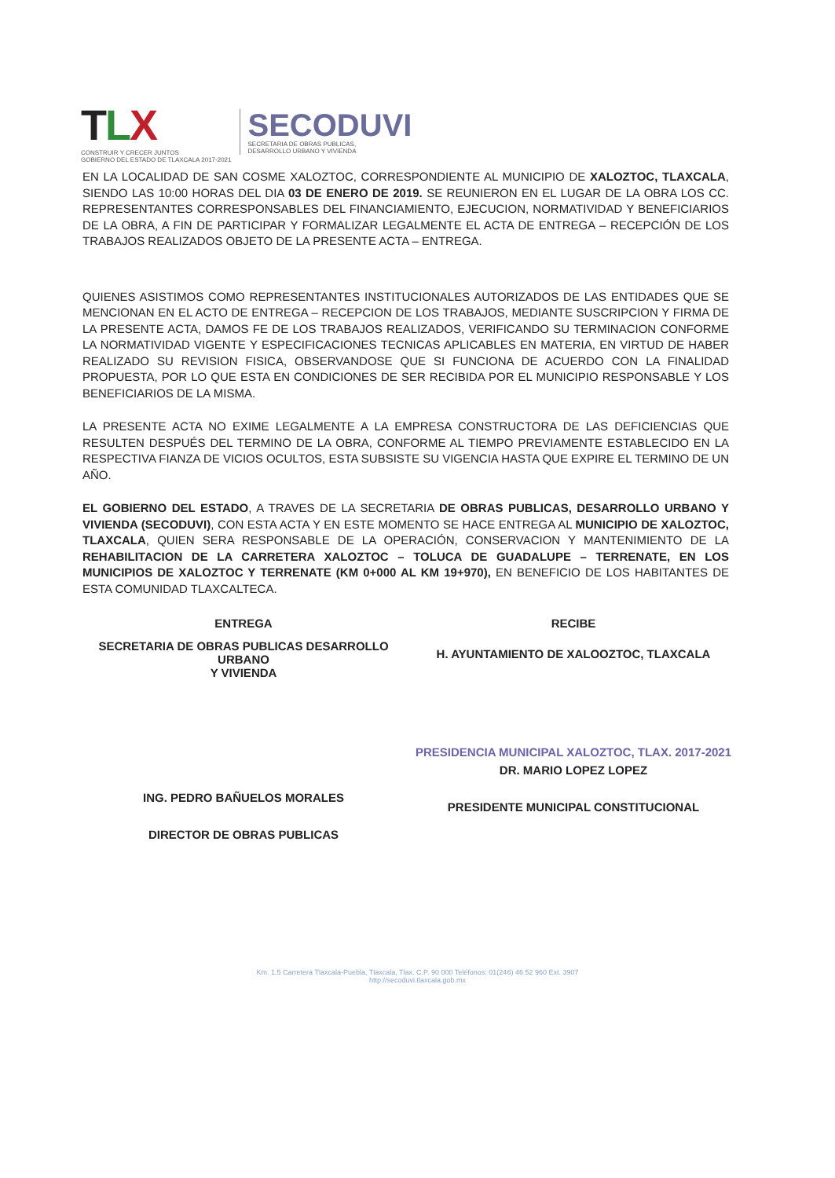TLX
CONSTRUIR Y CRECER JUNTOS
GOBIERNO DEL ESTADO DE TLAXCALA 2017-2021
SECODUVI
SECRETARIA DE OBRAS PUBLICAS,
DESARROLLO URBANO Y VIVIENDA
EN LA LOCALIDAD DE SAN COSME XALOZTOC, CORRESPONDIENTE AL MUNICIPIO DE XALOZTOC, TLAXCALA, SIENDO LAS 10:00 HORAS DEL DIA 03 DE ENERO DE 2019. SE REUNIERON EN EL LUGAR DE LA OBRA LOS CC. REPRESENTANTES CORRESPONSABLES DEL FINANCIAMIENTO, EJECUCION, NORMATIVIDAD Y BENEFICIARIOS DE LA OBRA, A FIN DE PARTICIPAR Y FORMALIZAR LEGALMENTE EL ACTA DE ENTREGA – RECEPCIÓN DE LOS TRABAJOS REALIZADOS OBJETO DE LA PRESENTE ACTA – ENTREGA.
QUIENES ASISTIMOS COMO REPRESENTANTES INSTITUCIONALES AUTORIZADOS DE LAS ENTIDADES QUE SE MENCIONAN EN EL ACTO DE ENTREGA – RECEPCION DE LOS TRABAJOS, MEDIANTE SUSCRIPCION Y FIRMA DE LA PRESENTE ACTA, DAMOS FE DE LOS TRABAJOS REALIZADOS, VERIFICANDO SU TERMINACION CONFORME LA NORMATIVIDAD VIGENTE Y ESPECIFICACIONES TECNICAS APLICABLES EN MATERIA, EN VIRTUD DE HABER REALIZADO SU REVISION FISICA, OBSERVANDOSE QUE SI FUNCIONA DE ACUERDO CON LA FINALIDAD PROPUESTA, POR LO QUE ESTA EN CONDICIONES DE SER RECIBIDA POR EL MUNICIPIO RESPONSABLE Y LOS BENEFICIARIOS DE LA MISMA.
LA PRESENTE ACTA NO EXIME LEGALMENTE A LA EMPRESA CONSTRUCTORA DE LAS DEFICIENCIAS QUE RESULTEN DESPUÉS DEL TERMINO DE LA OBRA, CONFORME AL TIEMPO PREVIAMENTE ESTABLECIDO EN LA RESPECTIVA FIANZA DE VICIOS OCULTOS, ESTA SUBSISTE SU VIGENCIA HASTA QUE EXPIRE EL TERMINO DE UN AÑO.
EL GOBIERNO DEL ESTADO, A TRAVES DE LA SECRETARIA DE OBRAS PUBLICAS, DESARROLLO URBANO Y VIVIENDA (SECODUVI), CON ESTA ACTA Y EN ESTE MOMENTO SE HACE ENTREGA AL MUNICIPIO DE XALOZTOC, TLAXCALA, QUIEN SERA RESPONSABLE DE LA OPERACIÓN, CONSERVACION Y MANTENIMIENTO DE LA REHABILITACION DE LA CARRETERA XALOZTOC – TOLUCA DE GUADALUPE – TERRENATE, EN LOS MUNICIPIOS DE XALOZTOC Y TERRENATE (KM 0+000 AL KM 19+970), EN BENEFICIO DE LOS HABITANTES DE ESTA COMUNIDAD TLAXCALTECA.
ENTREGA
SECRETARIA DE OBRAS PUBLICAS DESARROLLO URBANO
Y VIVIENDA
ING. PEDRO BAÑUELOS MORALES
DIRECTOR DE OBRAS PUBLICAS
RECIBE
H. AYUNTAMIENTO DE XALOOZTOC, TLAXCALA
PRESIDENCIA MUNICIPAL XALOZTOC, TLAX. 2017-2021
DR. MARIO LOPEZ LOPEZ
PRESIDENTE MUNICIPAL CONSTITUCIONAL
Km. 1.5 Carretera Tlaxcala-Puebla, Tlaxcala, Tlax. C.P. 90 000 Teléfonos: 01(246) 46 52 960 Ext. 3907
http://secoduvi.tlaxcala.gob.mx